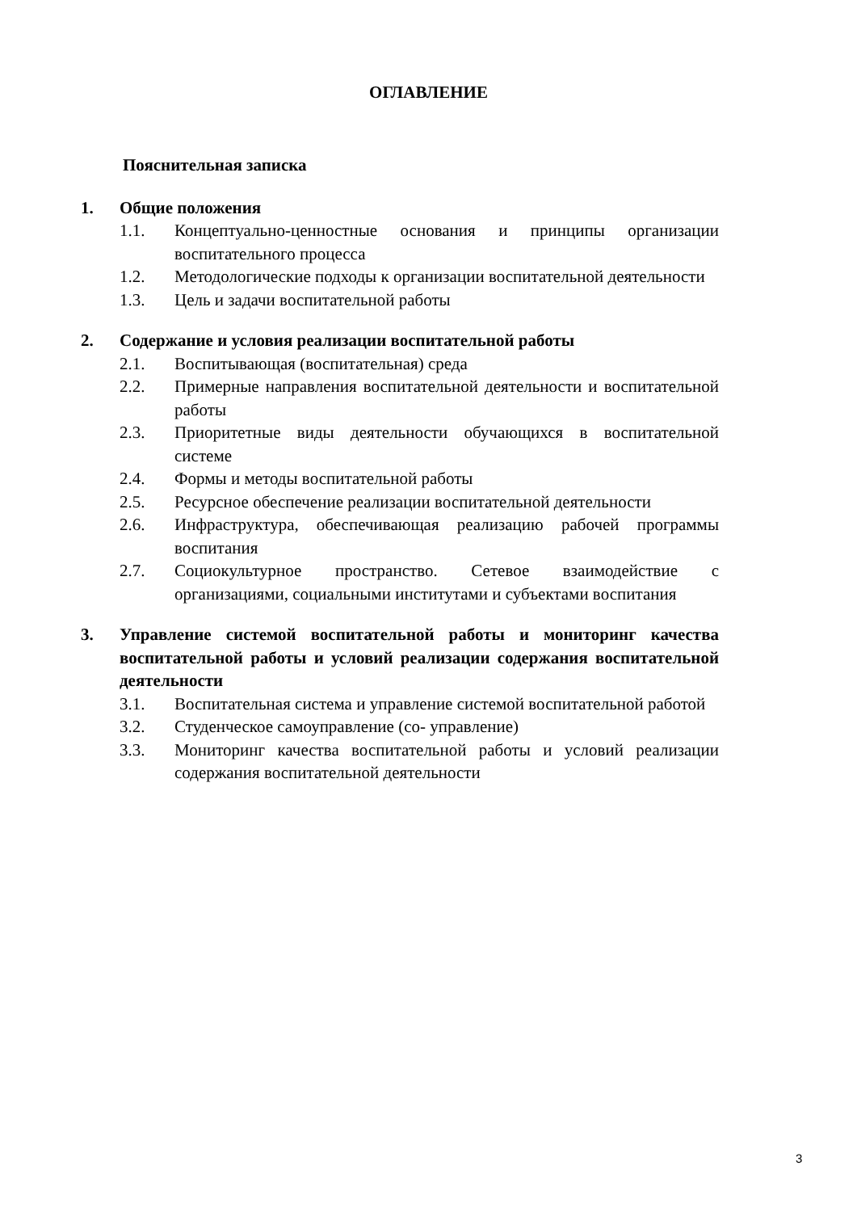ОГЛАВЛЕНИЕ
Пояснительная записка
1. Общие положения
1.1. Концептуально-ценностные основания и принципы организации воспитательного процесса
1.2. Методологические подходы к организации воспитательной деятельности
1.3. Цель и задачи воспитательной работы
2. Содержание и условия реализации воспитательной работы
2.1. Воспитывающая (воспитательная) среда
2.2. Примерные направления воспитательной деятельности и воспитательной работы
2.3. Приоритетные виды деятельности обучающихся в воспитательной системе
2.4. Формы и методы воспитательной работы
2.5. Ресурсное обеспечение реализации воспитательной деятельности
2.6. Инфраструктура, обеспечивающая реализацию рабочей программы воспитания
2.7. Социокультурное пространство. Сетевое взаимодействие с организациями, социальными институтами и субъектами воспитания
3. Управление системой воспитательной работы и мониторинг качества воспитательной работы и условий реализации содержания воспитательной деятельности
3.1. Воспитательная система и управление системой воспитательной работой
3.2. Студенческое самоуправление (со- управление)
3.3. Мониторинг качества воспитательной работы и условий реализации содержания воспитательной деятельности
3